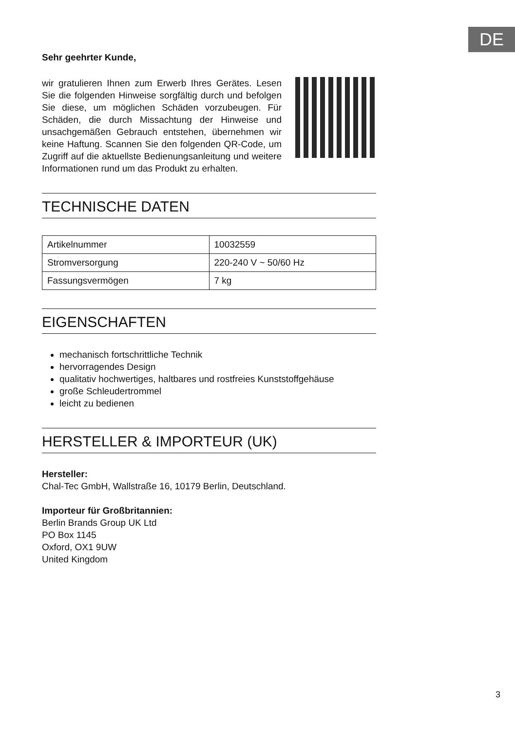DE
Sehr geehrter Kunde,
wir gratulieren Ihnen zum Erwerb Ihres Gerätes. Lesen Sie die folgenden Hinweise sorgfältig durch und befolgen Sie diese, um möglichen Schäden vorzubeugen. Für Schäden, die durch Missachtung der Hinweise und unsachgemäßen Gebrauch entstehen, übernehmen wir keine Haftung. Scannen Sie den folgenden QR-Code, um Zugriff auf die aktuellste Bedienungsanleitung und weitere Informationen rund um das Produkt zu erhalten.
TECHNISCHE DATEN
| Artikelnummer | 10032559 |
| Stromversorgung | 220-240 V ~ 50/60 Hz |
| Fassungsvermögen | 7 kg |
EIGENSCHAFTEN
mechanisch fortschrittliche Technik
hervorragendes Design
qualitativ hochwertiges, haltbares und rostfreies Kunststoffgehäuse
große Schleudertrommel
leicht zu bedienen
HERSTELLER & IMPORTEUR (UK)
Hersteller:
Chal-Tec GmbH, Wallstraße 16, 10179 Berlin, Deutschland.
Importeur für Großbritannien:
Berlin Brands Group UK Ltd
PO Box 1145
Oxford, OX1 9UW
United Kingdom
3